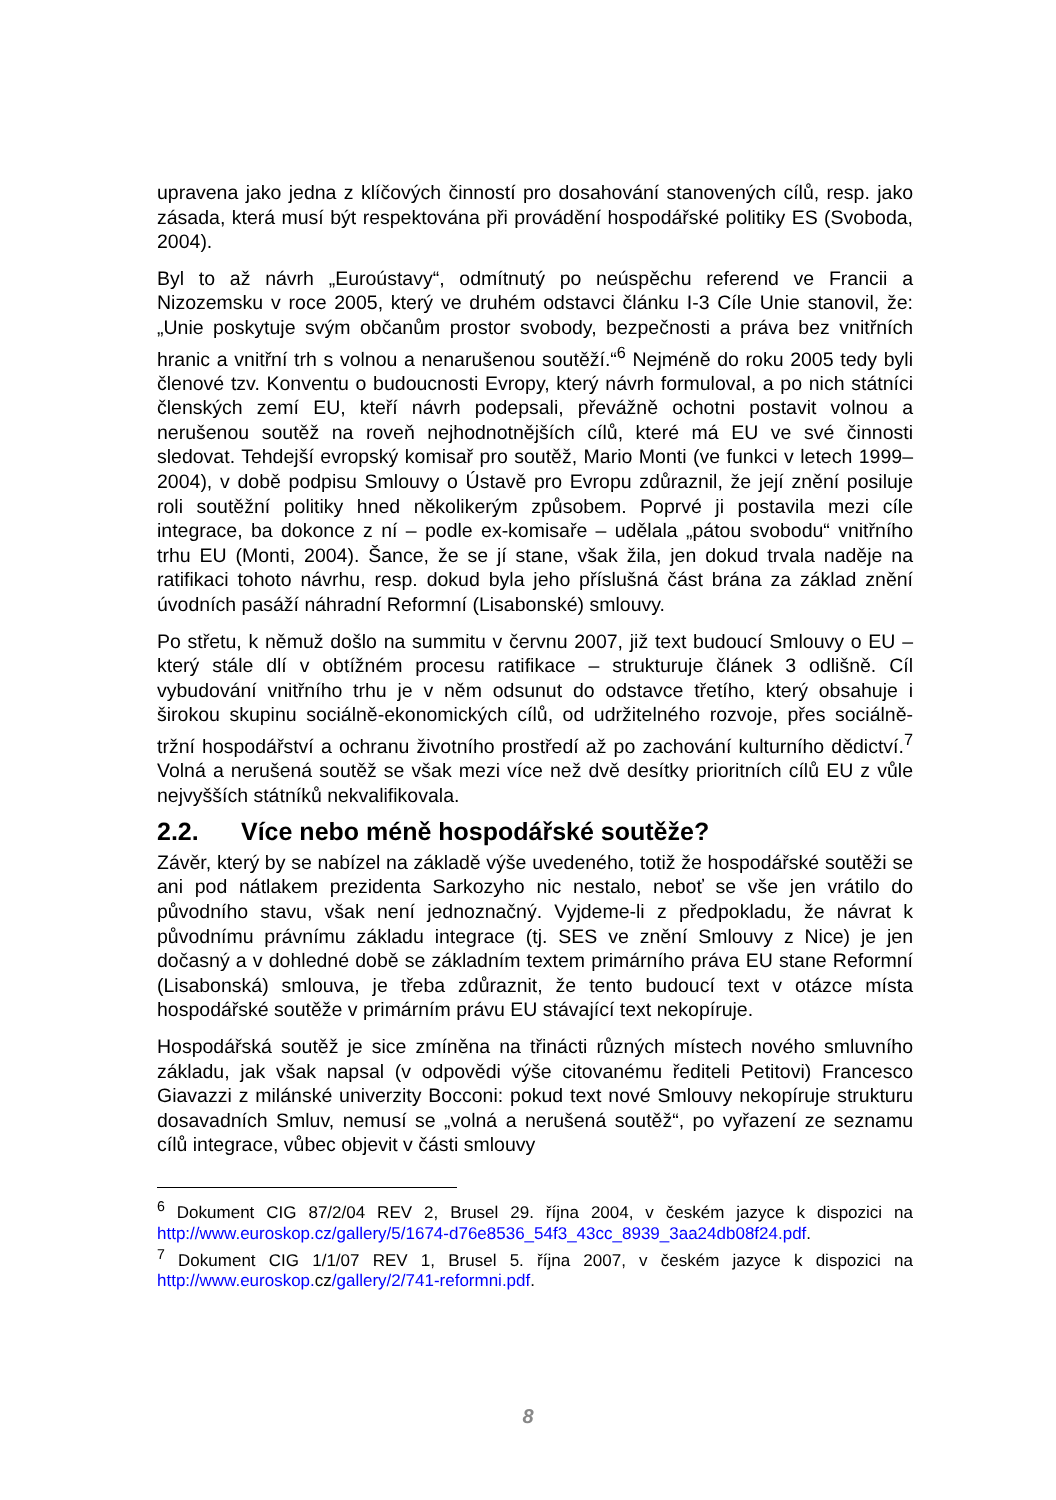upravena jako jedna z klíčových činností pro dosahování stanovených cílů, resp. jako zásada, která musí být respektována při provádění hospodářské politiky ES (Svoboda, 2004).
Byl to až návrh „Euroústavy“, odmítnutý po neúspěchu referend ve Francii a Nizozemsku v roce 2005, který ve druhém odstavci článku I-3 Cíle Unie stanovil, že: „Unie poskytuje svým občanům prostor svobody, bezpečnosti a práva bez vnitřních hranic a vnitřní trh s volnou a nenarušenou soutěží.“<sup>6</sup> Nejméně do roku 2005 tedy byli členové tzv. Konventu o budoucnosti Evropy, který návrh formuloval, a po nich státníci členských zemí EU, kteří návrh podepsali, převážně ochotni postavit volnou a nerušenou soutěž na roveň nejhodnotnějších cílů, které má EU ve své činnosti sledovat. Tehdejší evropský komisař pro soutěž, Mario Monti (ve funkci v letech 1999–2004), v době podpisu Smlouvy o Ústavě pro Evropu zdůraznil, že její znění posiluje roli soutěžní politiky hned několikerým způsobem. Poprvé ji postavila mezi cíle integrace, ba dokonce z ní – podle ex-komisaře – udělala „pátou svobodu“ vnitřního trhu EU (Monti, 2004). Šance, že se jí stane, však žila, jen dokud trvala naděje na ratifikaci tohoto návrhu, resp. dokud byla jeho příslušná část brána za základ znění úvodních pasáží náhradní Reformní (Lisabonské) smlouvy.
Po střetu, k němuž došlo na summitu v červnu 2007, již text budoucí Smlouvy o EU – který stále dlí v obtížném procesu ratifikace – strukturuje článek 3 odlišně. Cíl vybudování vnitřního trhu je v něm odsunut do odstavce třetího, který obsahuje i širokou skupinu sociálně-ekonomických cílů, od udržitelného rozvoje, přes sociálně-tržní hospodářství a ochranu životního prostředí až po zachování kulturního dědictví.<sup>7</sup> Volná a nerušená soutěž se však mezi více než dvě desítky prioritních cílů EU z vůle nejvyšších státníků nekvalifikovala.
2.2. Více nebo méně hospodářské soutěže?
Závěr, který by se nabízel na základě výše uvedeného, totiž že hospodářské soutěži se ani pod nátlakem prezidenta Sarkozyho nic nestalo, neboť se vše jen vrátilo do původního stavu, však není jednoznačný. Vyjdeme-li z předpokladu, že návrat k původnímu právnímu základu integrace (tj. SES ve znění Smlouvy z Nice) je jen dočasný a v dohledné době se základním textem primárního práva EU stane Reformní (Lisabonská) smlouva, je třeba zdůraznit, že tento budoucí text v otázce místa hospodářské soutěže v primárním právu EU stávající text nekopíruje.
Hospodářská soutěž je sice zmíněna na třinácti různých místech nového smluvního základu, jak však napsal (v odpovědi výše citovanému řediteli Petitovi) Francesco Giavazzi z milánské univerzity Bocconi: pokud text nové Smlouvy nekopíruje strukturu dosavadních Smluv, nemusí se „volná a nerušená soutěž“, po vyřazení ze seznamu cílů integrace, vůbec objevit v části smlouvy
<sup>6</sup> Dokument CIG 87/2/04 REV 2, Brusel 29. října 2004, v českém jazyce k dispozici na http://www.euroskop.cz/gallery/5/1674-d76e8536_54f3_43cc_8939_3aa24db08f24.pdf.
<sup>7</sup> Dokument CIG 1/1/07 REV 1, Brusel 5. října 2007, v českém jazyce k dispozici na http://www.euroskop. cz/gallery/2/741-reformni.pdf.
8